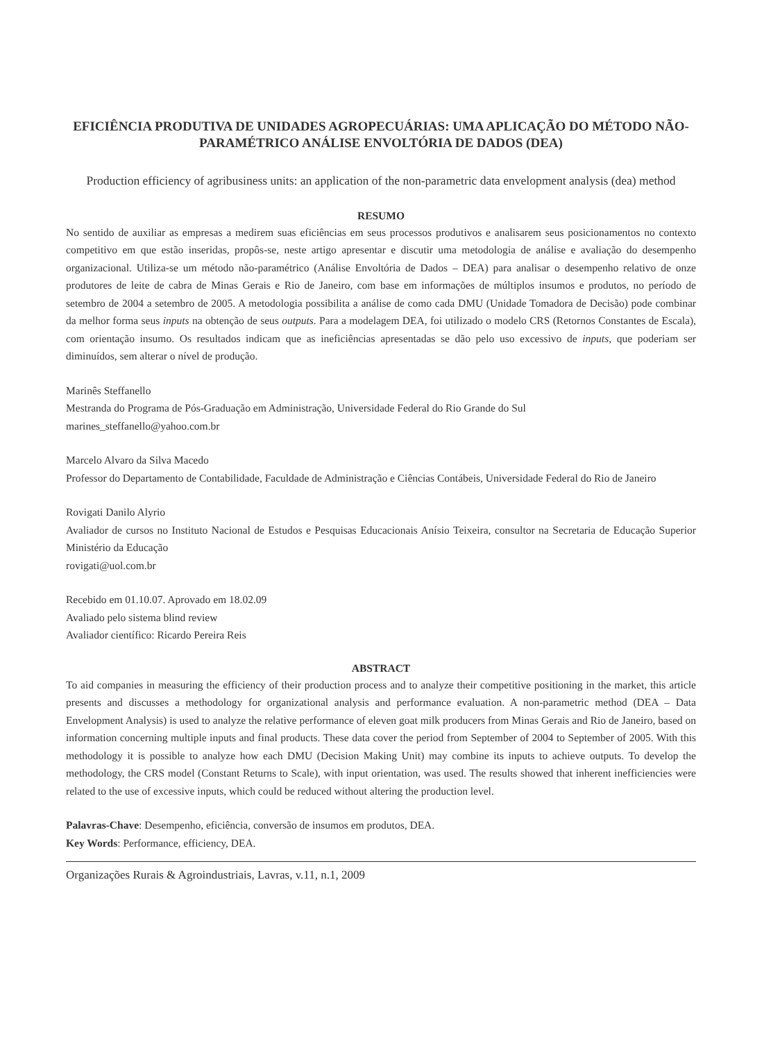EFICIÊNCIA PRODUTIVA DE UNIDADES AGROPECUÁRIAS: UMA APLICAÇÃO DO MÉTODO NÃO-PARAMÉTRICO ANÁLISE ENVOLTÓRIA DE DADOS (DEA)
Production efficiency of agribusiness units: an application of the non-parametric data envelopment analysis (dea) method
RESUMO
No sentido de auxiliar as empresas a medirem suas eficiências em seus processos produtivos e analisarem seus posicionamentos no contexto competitivo em que estão inseridas, propôs-se, neste artigo apresentar e discutir uma metodologia de análise e avaliação do desempenho organizacional. Utiliza-se um método não-paramétrico (Análise Envoltória de Dados – DEA) para analisar o desempenho relativo de onze produtores de leite de cabra de Minas Gerais e Rio de Janeiro, com base em informações de múltiplos insumos e produtos, no período de setembro de 2004 a setembro de 2005. A metodologia possibilita a análise de como cada DMU (Unidade Tomadora de Decisão) pode combinar da melhor forma seus inputs na obtenção de seus outputs. Para a modelagem DEA, foi utilizado o modelo CRS (Retornos Constantes de Escala), com orientação insumo. Os resultados indicam que as ineficiências apresentadas se dão pelo uso excessivo de inputs, que poderiam ser diminuídos, sem alterar o nível de produção.
Marinês Steffanello
Mestranda do Programa de Pós-Graduação em Administração, Universidade Federal do Rio Grande do Sul
marines_steffanello@yahoo.com.br
Marcelo Alvaro da Silva Macedo
Professor do Departamento de Contabilidade, Faculdade de Administração e Ciências Contábeis, Universidade Federal do Rio de Janeiro
Rovigati Danilo Alyrio
Avaliador de cursos no Instituto Nacional de Estudos e Pesquisas Educacionais Anísio Teixeira, consultor na Secretaria de Educação Superior Ministério da Educação
rovigati@uol.com.br
Recebido em 01.10.07. Aprovado em 18.02.09
Avaliado pelo sistema blind review
Avaliador científico: Ricardo Pereira Reis
ABSTRACT
To aid companies in measuring the efficiency of their production process and to analyze their competitive positioning in the market, this article presents and discusses a methodology for organizational analysis and performance evaluation. A non-parametric method (DEA – Data Envelopment Analysis) is used to analyze the relative performance of eleven goat milk producers from Minas Gerais and Rio de Janeiro, based on information concerning multiple inputs and final products. These data cover the period from September of 2004 to September of 2005. With this methodology it is possible to analyze how each DMU (Decision Making Unit) may combine its inputs to achieve outputs. To develop the methodology, the CRS model (Constant Returns to Scale), with input orientation, was used. The results showed that inherent inefficiencies were related to the use of excessive inputs, which could be reduced without altering the production level.
Palavras-Chave: Desempenho, eficiência, conversão de insumos em produtos, DEA.
Key Words: Performance, efficiency, DEA.
Organizações Rurais & Agroindustriais, Lavras, v.11, n.1, 2009